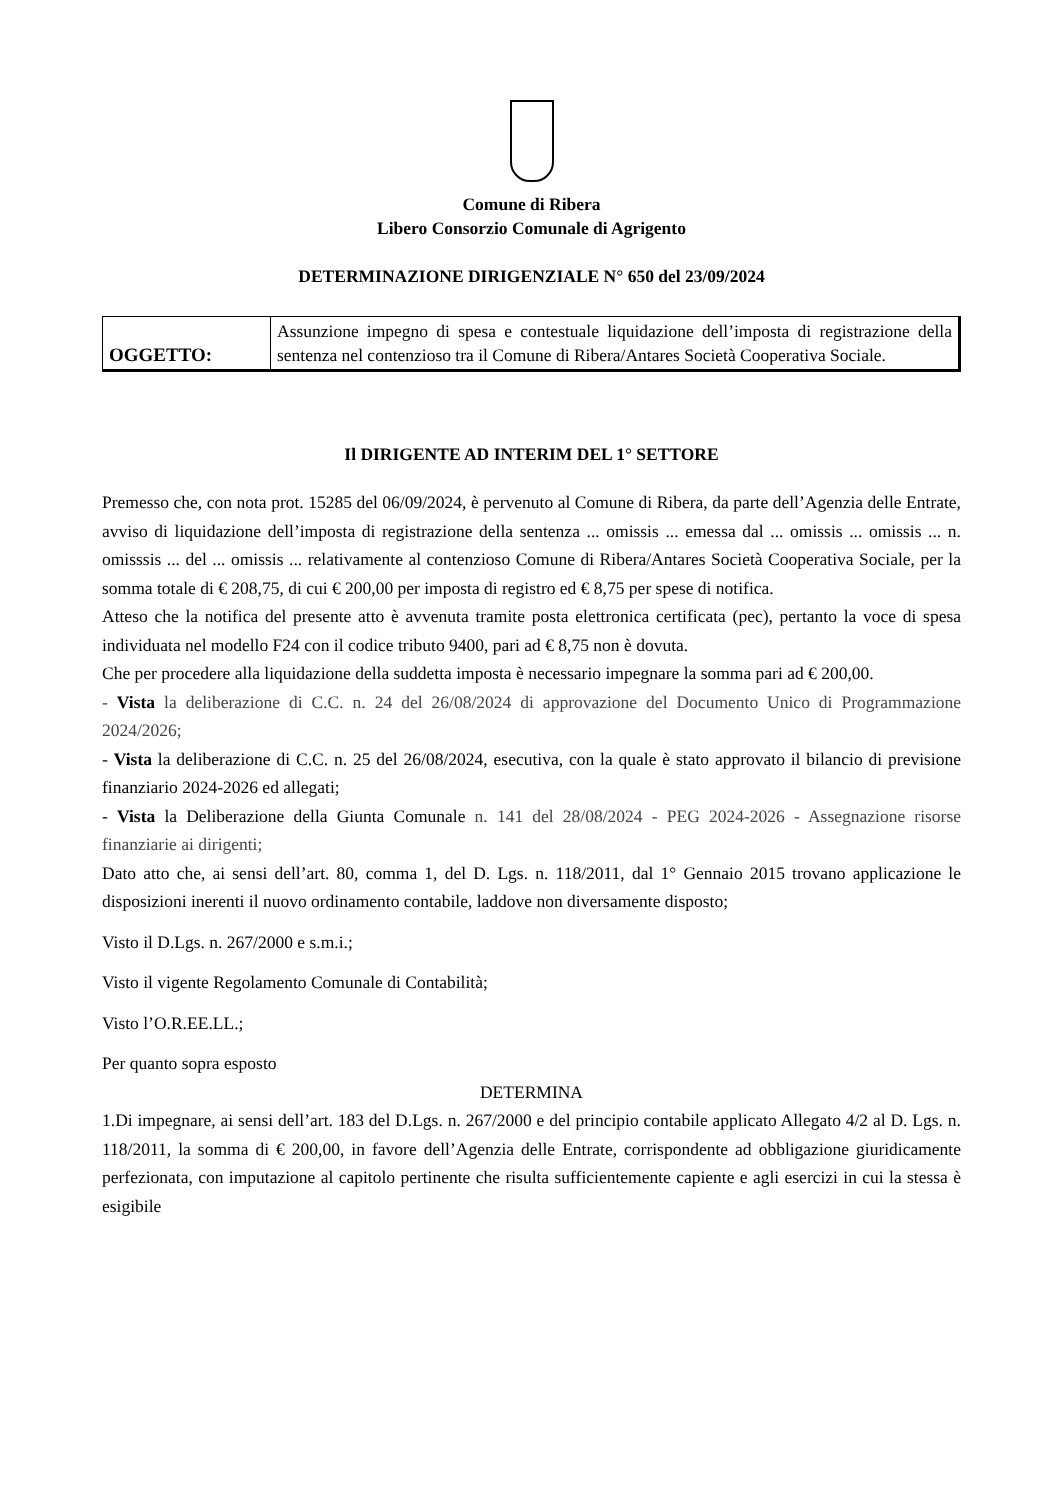Comune di Ribera
Libero Consorzio Comunale di Agrigento
DETERMINAZIONE DIRIGENZIALE N° 650 del 23/09/2024
| OGGETTO: | Assunzione impegno di spesa e contestuale liquidazione dell’imposta di registrazione della sentenza nel contenzioso tra il Comune di Ribera/Antares Società Cooperativa Sociale. |
Il DIRIGENTE AD INTERIM DEL 1° SETTORE
Premesso che, con nota prot. 15285 del 06/09/2024, è pervenuto al Comune di Ribera, da parte dell’Agenzia delle Entrate, avviso di liquidazione dell’imposta di registrazione della sentenza ... omissis ... emessa dal ... omissis ... omissis ... n. omisssis ... del ... omissis ... relativamente al contenzioso Comune di Ribera/Antares Società Cooperativa Sociale, per la somma totale di € 208,75, di cui € 200,00 per imposta di registro ed € 8,75 per spese di notifica.
Atteso che la notifica del presente atto è avvenuta tramite posta elettronica certificata (pec), pertanto la voce di spesa individuata nel modello F24 con il codice tributo 9400, pari ad € 8,75 non è dovuta.
Che per procedere alla liquidazione della suddetta imposta è necessario impegnare la somma pari ad € 200,00.
- Vista la deliberazione di C.C. n. 24 del 26/08/2024 di approvazione del Documento Unico di Programmazione 2024/2026;
- Vista la deliberazione di C.C. n. 25 del 26/08/2024, esecutiva, con la quale è stato approvato il bilancio di previsione finanziario 2024-2026 ed allegati;
- Vista la Deliberazione della Giunta Comunale n. 141 del 28/08/2024 - PEG 2024-2026 - Assegnazione risorse finanziarie ai dirigenti;
Dato atto che, ai sensi dell’art. 80, comma 1, del D. Lgs. n. 118/2011, dal 1° Gennaio 2015 trovano applicazione le disposizioni inerenti il nuovo ordinamento contabile, laddove non diversamente disposto;
Visto il D.Lgs. n. 267/2000 e s.m.i.;
Visto il vigente Regolamento Comunale di Contabilità;
Visto l’O.R.EE.LL.;
Per quanto sopra esposto
DETERMINA
1.Di impegnare, ai sensi dell’art. 183 del D.Lgs. n. 267/2000 e del principio contabile applicato Allegato 4/2 al D. Lgs. n. 118/2011, la somma di € 200,00, in favore dell’Agenzia delle Entrate, corrispondente ad obbligazione giuridicamente perfezionata, con imputazione al capitolo pertinente che risulta sufficientemente capiente e agli esercizi in cui la stessa è esigibile